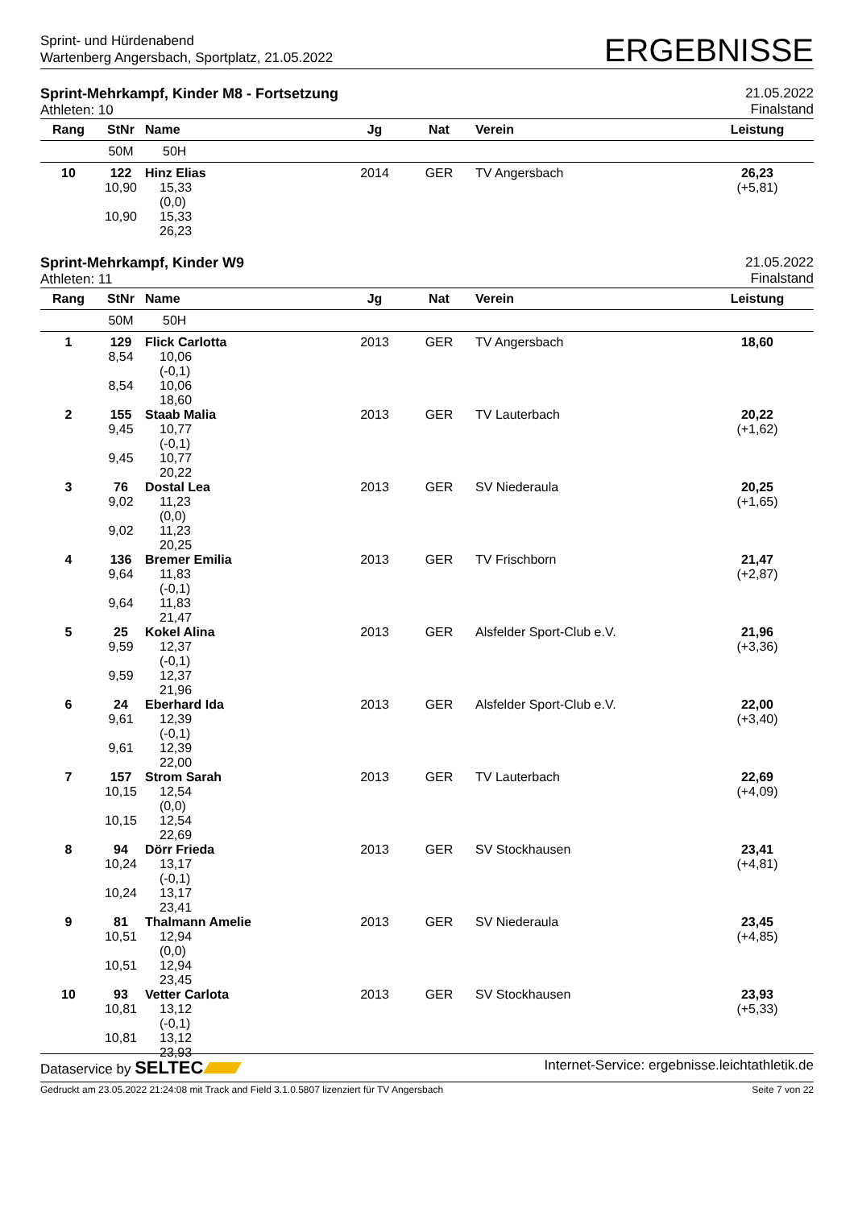Sprint- und Hürdenabend
Wartenberg Angersbach, Sportplatz, 21.05.2022
ERGEBNISSE
Sprint-Mehrkampf, Kinder M8 - Fortsetzung
Athleten: 10
21.05.2022
Finalstand
| Rang | StNr | Name | Jg | Nat | Verein | Leistung |
| --- | --- | --- | --- | --- | --- | --- |
| | 50M | 50H | | | | |
| 10 | 122 10,90 10,90 | Hinz Elias 15,33 (0,0) 15,33 26,23 | 2014 | GER | TV Angersbach | 26,23 (+5,81) |
Sprint-Mehrkampf, Kinder W9
Athleten: 11
21.05.2022
Finalstand
| Rang | StNr | Name | Jg | Nat | Verein | Leistung |
| --- | --- | --- | --- | --- | --- | --- |
| | 50M | 50H | | | | |
| 1 | 129 8,54 8,54 | Flick Carlotta 10,06 (-0,1) 10,06 18,60 | 2013 | GER | TV Angersbach | 18,60 |
| 2 | 155 9,45 9,45 | Staab Malia 10,77 (-0,1) 10,77 20,22 | 2013 | GER | TV Lauterbach | 20,22 (+1,62) |
| 3 | 76 9,02 9,02 | Dostal Lea 11,23 (0,0) 11,23 20,25 | 2013 | GER | SV Niederaula | 20,25 (+1,65) |
| 4 | 136 9,64 9,64 | Bremer Emilia 11,83 (-0,1) 11,83 21,47 | 2013 | GER | TV Frischborn | 21,47 (+2,87) |
| 5 | 25 9,59 9,59 | Kokel Alina 12,37 (-0,1) 12,37 21,96 | 2013 | GER | Alsfelder Sport-Club e.V. | 21,96 (+3,36) |
| 6 | 24 9,61 9,61 | Eberhard Ida 12,39 (-0,1) 12,39 22,00 | 2013 | GER | Alsfelder Sport-Club e.V. | 22,00 (+3,40) |
| 7 | 157 10,15 10,15 | Strom Sarah 12,54 (0,0) 12,54 22,69 | 2013 | GER | TV Lauterbach | 22,69 (+4,09) |
| 8 | 94 10,24 10,24 | Dörr Frieda 13,17 (-0,1) 13,17 23,41 | 2013 | GER | SV Stockhausen | 23,41 (+4,81) |
| 9 | 81 10,51 10,51 | Thalmann Amelie 12,94 (0,0) 12,94 23,45 | 2013 | GER | SV Niederaula | 23,45 (+4,85) |
| 10 | 93 10,81 10,81 | Vetter Carlota 13,12 (-0,1) 13,12 23,93 | 2013 | GER | SV Stockhausen | 23,93 (+5,33) |
Dataservice by SELTEC
Internet-Service: ergebnisse.leichtathletik.de
Gedruckt am 23.05.2022 21:24:08 mit Track and Field 3.1.0.5807 lizenziert für TV Angersbach
Seite 7 von 22